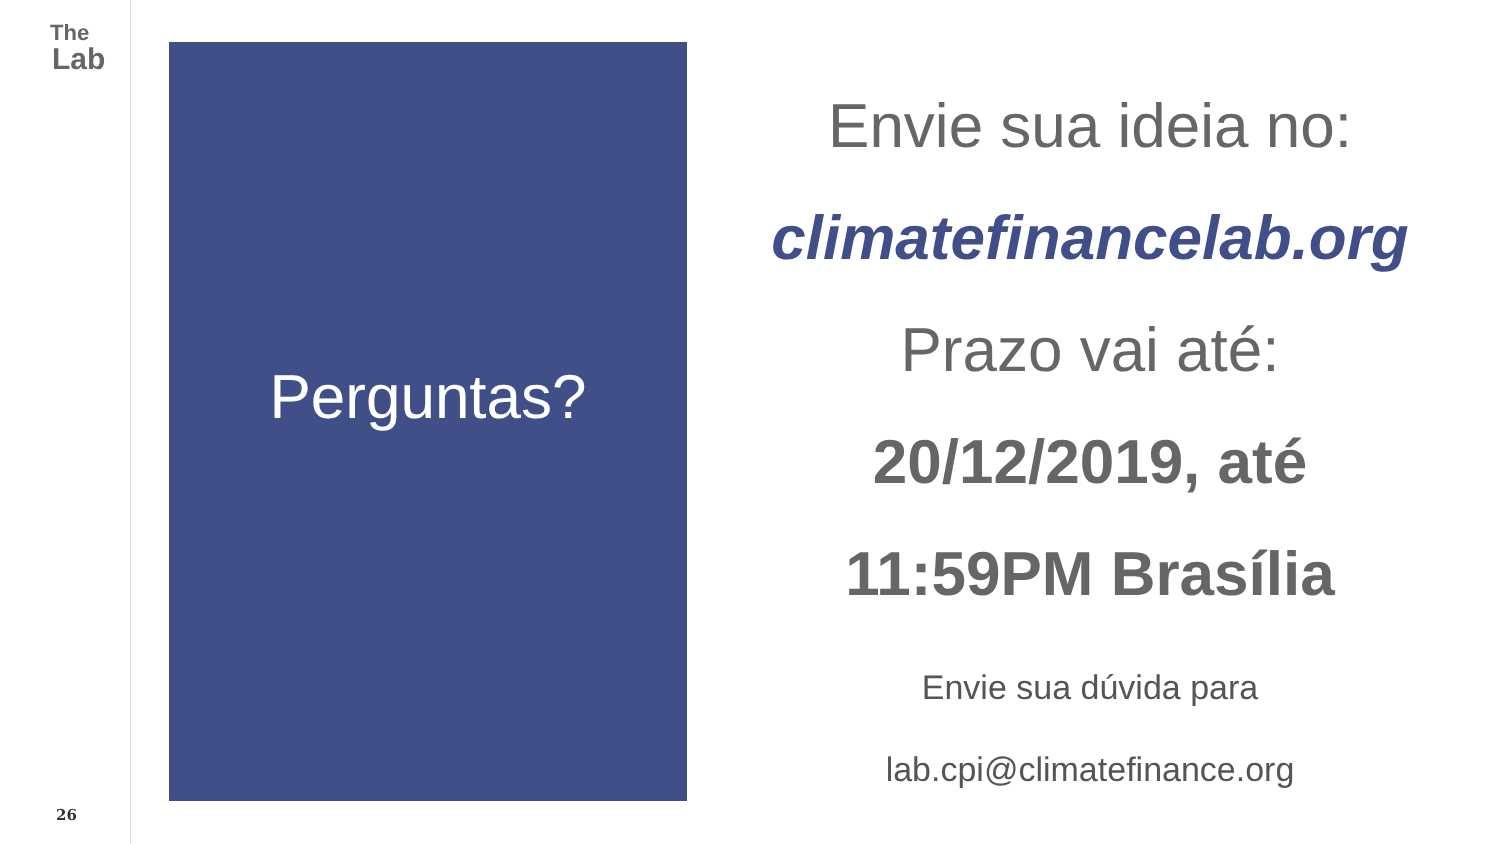The
Lab
26
Perguntas?
Envie sua ideia no:
climatefinancelab.org
Prazo vai até:
20/12/2019, até
11:59PM Brasília
Envie sua dúvida para
lab.cpi@climatefinance.org